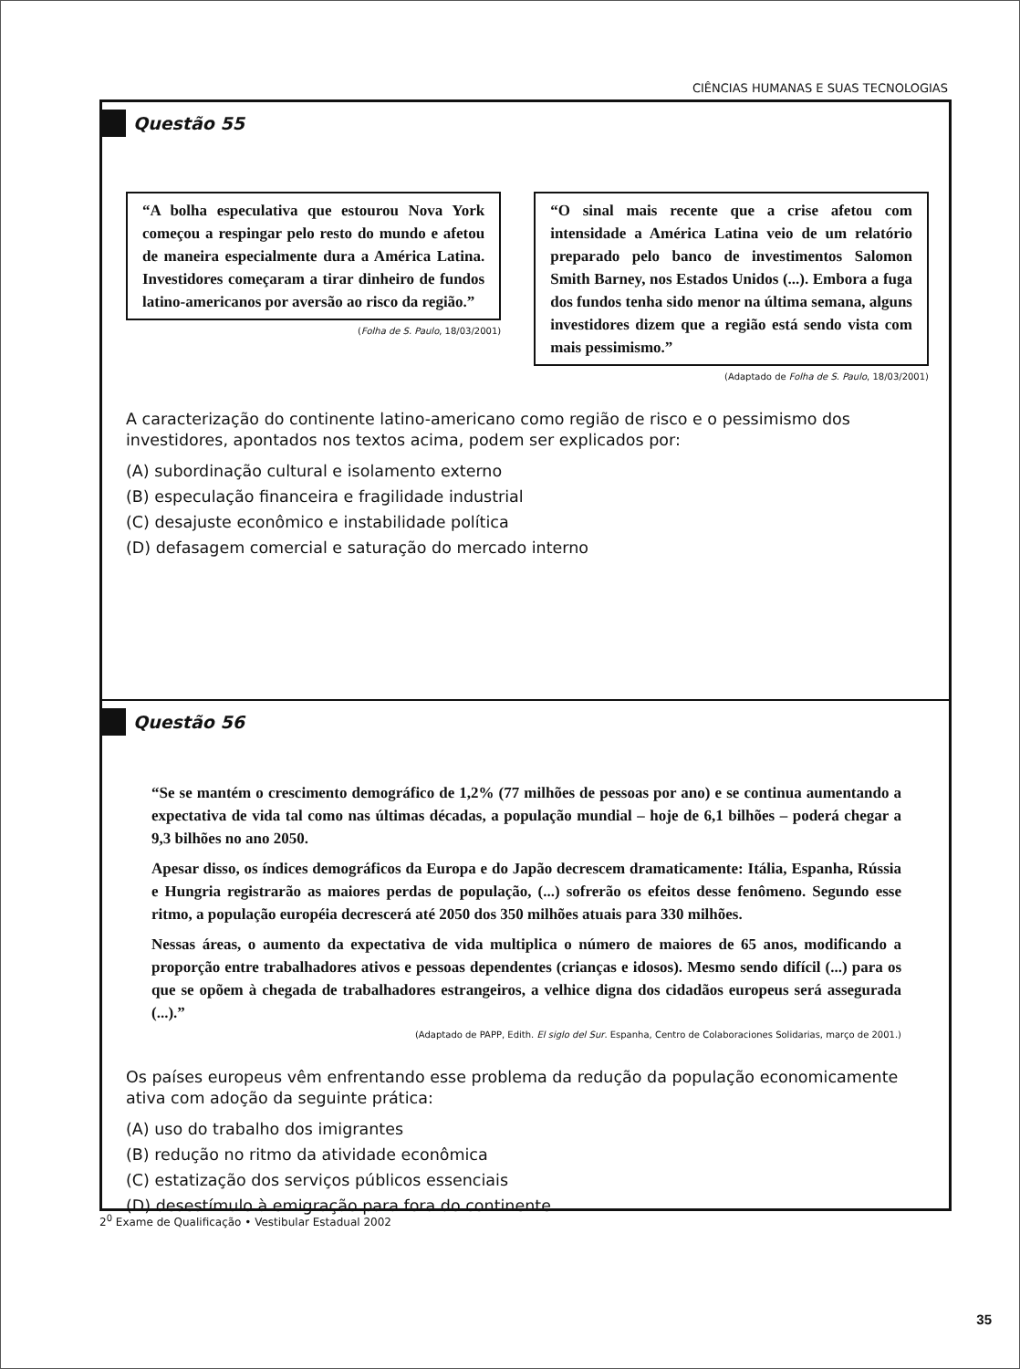CIÊNCIAS HUMANAS E SUAS TECNOLOGIAS
Questão 55
“A bolha especulativa que estourou Nova York começou a respingar pelo resto do mundo e afetou de maneira especialmente dura a América Latina. Investidores começaram a tirar dinheiro de fundos latino-americanos por aversão ao risco da região.”
(Folha de S. Paulo, 18/03/2001)
“O sinal mais recente que a crise afetou com intensidade a América Latina veio de um relatório preparado pelo banco de investimentos Salomon Smith Barney, nos Estados Unidos (...). Embora a fuga dos fundos tenha sido menor na última semana, alguns investidores dizem que a região está sendo vista com mais pessimismo.”
(Adaptado de Folha de S. Paulo, 18/03/2001)
A caracterização do continente latino-americano como região de risco e o pessimismo dos investidores, apontados nos textos acima, podem ser explicados por:
(A) subordinação cultural e isolamento externo
(B) especulação financeira e fragilidade industrial
(C) desajuste econômico e instabilidade política
(D) defasagem comercial e saturação do mercado interno
Questão 56
“Se se mantém o crescimento demográfico de 1,2% (77 milhões de pessoas por ano) e se continua aumentando a expectativa de vida tal como nas últimas décadas, a população mundial – hoje de 6,1 bilhões – poderá chegar a 9,3 bilhões no ano 2050.
Apesar disso, os índices demográficos da Europa e do Japão decrescem dramaticamente: Itália, Espanha, Rússia e Hungria registrarão as maiores perdas de população, (...) sofrerão os efeitos desse fenômeno. Segundo esse ritmo, a população européia decrescerá até 2050 dos 350 milhões atuais para 330 milhões.
Nessas áreas, o aumento da expectativa de vida multiplica o número de maiores de 65 anos, modificando a proporção entre trabalhadores ativos e pessoas dependentes (crianças e idosos). Mesmo sendo difícil (...) para os que se opõem à chegada de trabalhadores estrangeiros, a velhice digna dos cidadãos europeus será assegurada (...).”
(Adaptado de PAPP, Edith. El siglo del Sur. Espanha, Centro de Colaboraciones Solidarias, março de 2001.)
Os países europeus vêm enfrentando esse problema da redução da população economicamente ativa com adoção da seguinte prática:
(A) uso do trabalho dos imigrantes
(B) redução no ritmo da atividade econômica
(C) estatização dos serviços públicos essenciais
(D) desestímulo à emigração para fora do continente
2<sup>0</sup> Exame de Qualificação • Vestibular Estadual 2002
35